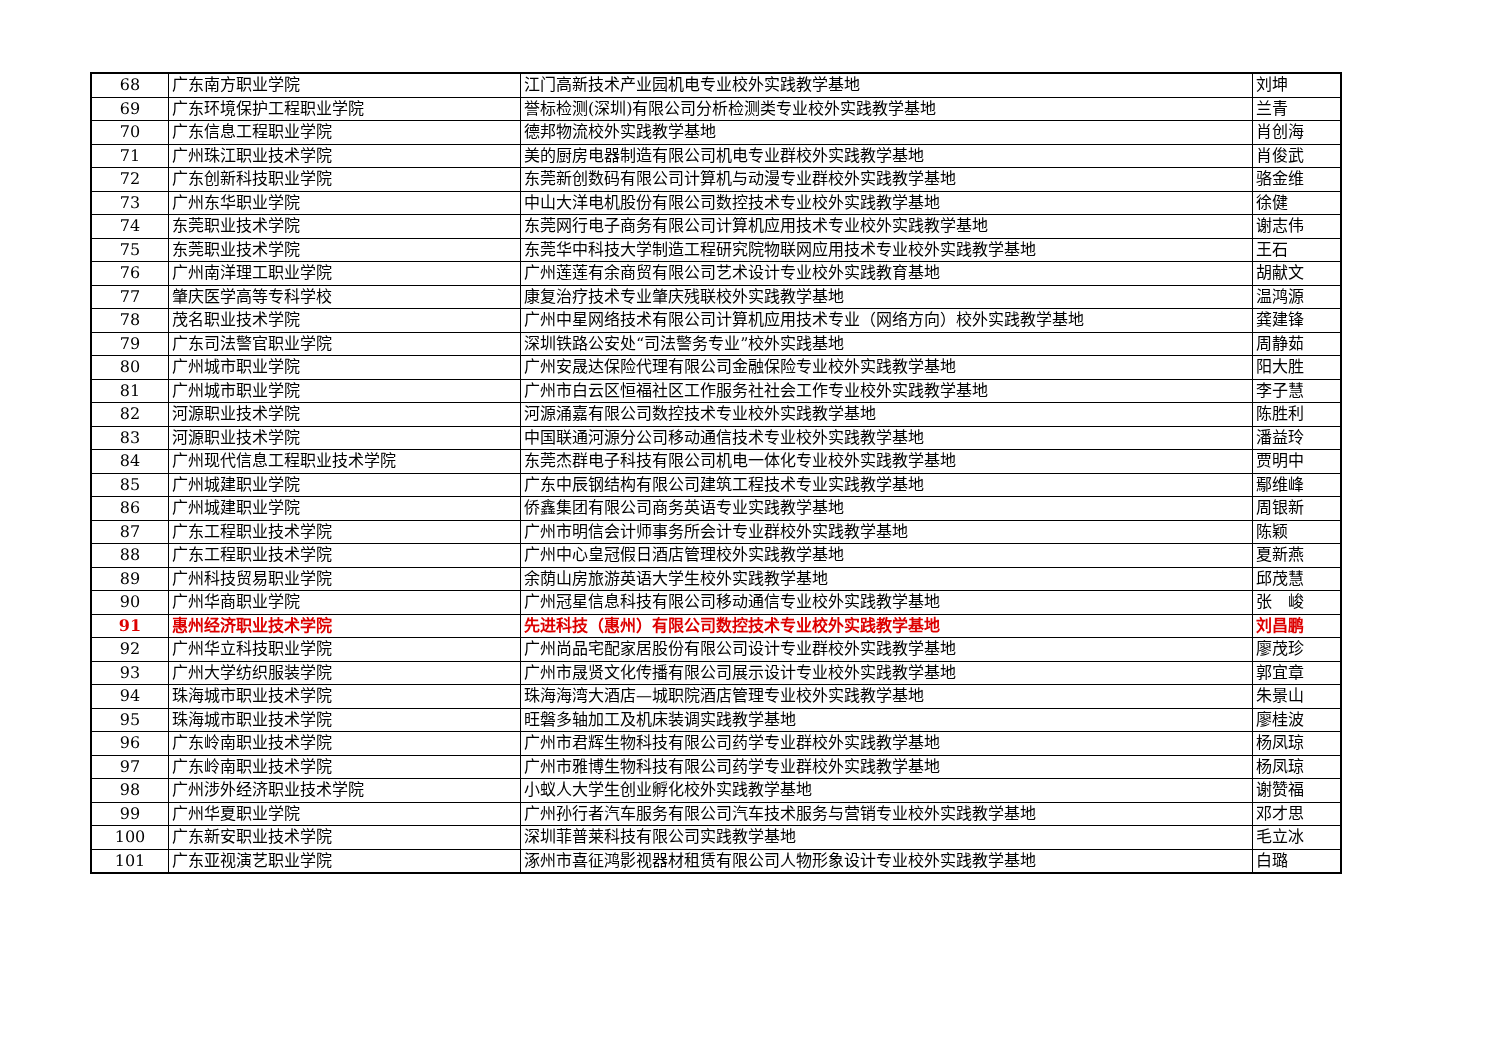| 68 | 广东南方职业学院 | 江门高新技术产业园机电专业校外实践教学基地 | 刘坤 |
| 69 | 广东环境保护工程职业学院 | 誉标检测(深圳)有限公司分析检测类专业校外实践教学基地 | 兰青 |
| 70 | 广东信息工程职业学院 | 德邦物流校外实践教学基地 | 肖创海 |
| 71 | 广州珠江职业技术学院 | 美的厨房电器制造有限公司机电专业群校外实践教学基地 | 肖俊武 |
| 72 | 广东创新科技职业学院 | 东莞新创数码有限公司计算机与动漫专业群校外实践教学基地 | 骆金维 |
| 73 | 广州东华职业学院 | 中山大洋电机股份有限公司数控技术专业校外实践教学基地 | 徐健 |
| 74 | 东莞职业技术学院 | 东莞网行电子商务有限公司计算机应用技术专业校外实践教学基地 | 谢志伟 |
| 75 | 东莞职业技术学院 | 东莞华中科技大学制造工程研究院物联网应用技术专业校外实践教学基地 | 王石 |
| 76 | 广州南洋理工职业学院 | 广州莲莲有余商贸有限公司艺术设计专业校外实践教育基地 | 胡献文 |
| 77 | 肇庆医学高等专科学校 | 康复治疗技术专业肇庆残联校外实践教学基地 | 温鸿源 |
| 78 | 茂名职业技术学院 | 广州中星网络技术有限公司计算机应用技术专业（网络方向）校外实践教学基地 | 龚建锋 |
| 79 | 广东司法警官职业学院 | 深圳铁路公安处“司法警务专业”校外实践基地 | 周静茹 |
| 80 | 广州城市职业学院 | 广州安晟达保险代理有限公司金融保险专业校外实践教学基地 | 阳大胜 |
| 81 | 广州城市职业学院 | 广州市白云区恒福社区工作服务社社会工作专业校外实践教学基地 | 李子慧 |
| 82 | 河源职业技术学院 | 河源涌嘉有限公司数控技术专业校外实践教学基地 | 陈胜利 |
| 83 | 河源职业技术学院 | 中国联通河源分公司移动通信技术专业校外实践教学基地 | 潘益玲 |
| 84 | 广州现代信息工程职业技术学院 | 东莞杰群电子科技有限公司机电一体化专业校外实践教学基地 | 贾明中 |
| 85 | 广州城建职业学院 | 广东中辰钢结构有限公司建筑工程技术专业实践教学基地 | 鄢维峰 |
| 86 | 广州城建职业学院 | 侨鑫集团有限公司商务英语专业实践教学基地 | 周银新 |
| 87 | 广东工程职业技术学院 | 广州市明信会计师事务所会计专业群校外实践教学基地 | 陈颖 |
| 88 | 广东工程职业技术学院 | 广州中心皇冠假日酒店管理校外实践教学基地 | 夏新燕 |
| 89 | 广州科技贸易职业学院 | 余荫山房旅游英语大学生校外实践教学基地 | 邱茂慧 |
| 90 | 广州华商职业学院 | 广州冠星信息科技有限公司移动通信专业校外实践教学基地 | 张 峻 |
| 91 | 惠州经济职业技术学院 | 先进科技（惠州）有限公司数控技术专业校外实践教学基地 | 刘昌鹏 |
| 92 | 广州华立科技职业学院 | 广州尚品宅配家居股份有限公司设计专业群校外实践教学基地 | 廖茂珍 |
| 93 | 广州大学纺织服装学院 | 广州市晟贤文化传播有限公司展示设计专业校外实践教学基地 | 郭宜章 |
| 94 | 珠海城市职业技术学院 | 珠海海湾大酒店—城职院酒店管理专业校外实践教学基地 | 朱景山 |
| 95 | 珠海城市职业技术学院 | 旺磐多轴加工及机床装调实践教学基地 | 廖桂波 |
| 96 | 广东岭南职业技术学院 | 广州市君辉生物科技有限公司药学专业群校外实践教学基地 | 杨凤琼 |
| 97 | 广东岭南职业技术学院 | 广州市雅博生物科技有限公司药学专业群校外实践教学基地 | 杨凤琼 |
| 98 | 广州涉外经济职业技术学院 | 小蚁人大学生创业孵化校外实践教学基地 | 谢赞福 |
| 99 | 广州华夏职业学院 | 广州孙行者汽车服务有限公司汽车技术服务与营销专业校外实践教学基地 | 邓才思 |
| 100 | 广东新安职业技术学院 | 深圳菲普莱科技有限公司实践教学基地 | 毛立冰 |
| 101 | 广东亚视演艺职业学院 | 涿州市喜征鸿影视器材租赁有限公司人物形象设计专业校外实践教学基地 | 白璐 |